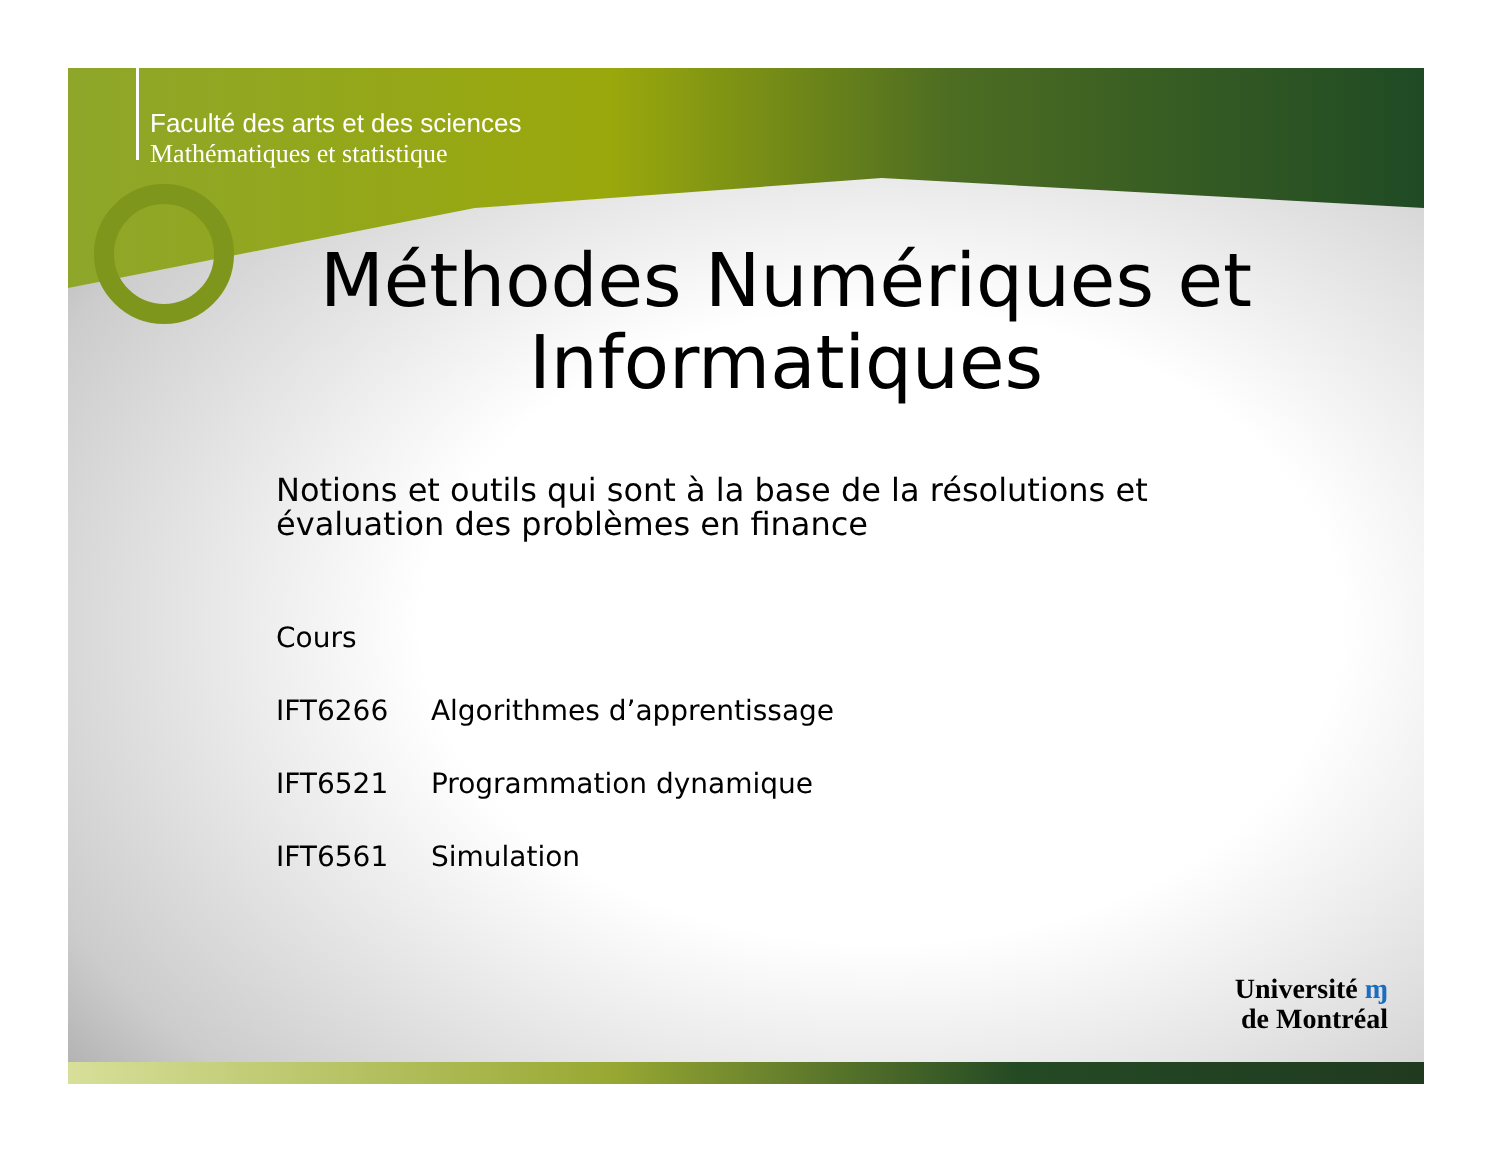Faculté des arts et des sciences
Mathématiques et statistique
Méthodes Numériques et
Informatiques
Notions et outils qui sont à la base de la résolutions et
évaluation des problèmes en finance
Cours
IFT6266 Algorithmes d’apprentissage
IFT6521 Programmation dynamique
IFT6561 Simulation
Université ɱ
de Montréal